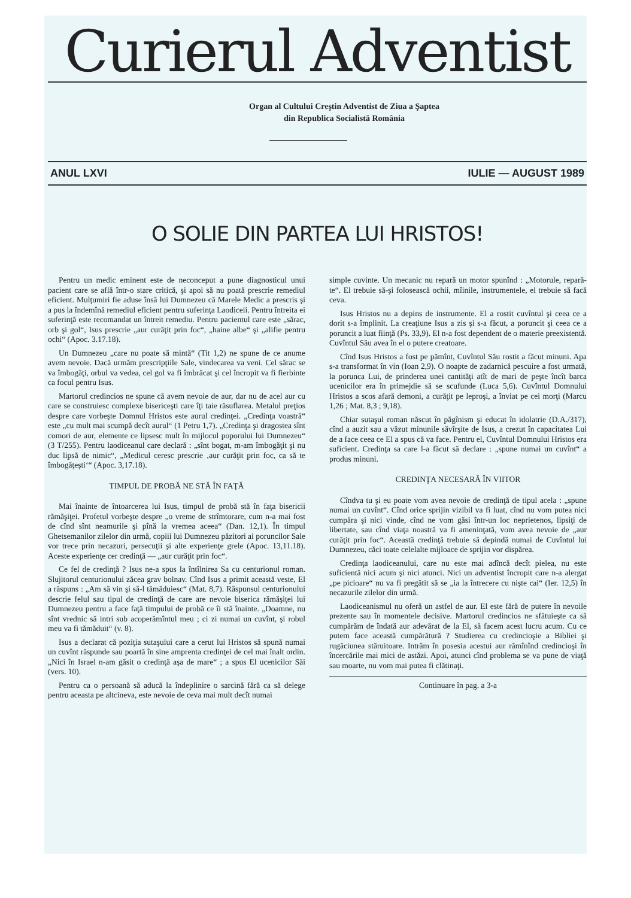Curierul Adventist
Organ al Cultului Creştin Adventist de Ziua a Şaptea
din Republica Socialistă România
ANUL LXVI IULIE — AUGUST 1989
O SOLIE DIN PARTEA LUI HRISTOS!
Pentru un medic eminent este de neconceput a pune diagnosticul unui pacient care se află într-o stare critică, şi apoi să nu poată prescrie remediul eficient. Mulţumiri fie aduse însă lui Dumnezeu că Marele Medic a prescris şi a pus la îndemînă remediul eficient pentru suferinţa Laodiceii. Pentru întreita ei suferinţă este recomandat un întreit remediu. Pentru pacientul care este „sărac, orb şi gol“, Isus prescrie „aur curăţit prin foc“, „haine albe“ şi „alifie pentru ochi“ (Apoc. 3.17.18).
Un Dumnezeu „care nu poate să mintă“ (Tit 1,2) ne spune de ce anume avem nevoie. Dacă urmăm prescripţiile Sale, vindecarea va veni. Cel sărac se va îmbogăţi, orbul va vedea, cel gol va fi îmbrăcat şi cel încropit va fi fierbinte ca focul pentru Isus.
Martorul credincios ne spune că avem nevoie de aur, dar nu de acel aur cu care se construiesc complexe bisericeşti care îţi taie răsuflarea. Metalul preţios despre care vorbeşte Domnul Hristos este aurul credinţei. „Credinţa voastră“ este „cu mult mai scumpă decît aurul“ (1 Petru 1,7). „Credinţa şi dragostea sînt comori de aur, elemente ce lipsesc mult în mijlocul poporului lui Dumnezeu“ (3 T/255). Pentru laodiceanul care declară : „sînt bogat, m-am îmbogăţit şi nu duc lipsă de nimic“, „Medicul ceresc prescrie ‚aur curăţit prin foc, ca să te îmbogăţeşti‘“ (Apoc. 3,17.18).
TIMPUL DE PROBĂ NE STĂ ÎN FAŢĂ
Mai înainte de întoarcerea lui Isus, timpul de probă stă în faţa bisericii rămăşiţei. Profetul vorbeşte despre „o vreme de strîmtorare, cum n-a mai fost de cînd sînt neamurile şi pînă la vremea aceea“ (Dan. 12,1). În timpul Ghetsemanilor zilelor din urmă, copiii lui Dumnezeu păzitori ai poruncilor Sale vor trece prin necazuri, persecuţii şi alte experienţe grele (Apoc. 13,11.18). Aceste experienţe cer credinţă — „aur curăţit prin foc“.
Ce fel de credinţă ? Isus ne-a spus la întîlnirea Sa cu centurionul roman. Slujitorul centurionului zăcea grav bolnav. Cînd Isus a primit această veste, El a răspuns : „Am să vin şi să-l tămăduiesc“ (Mat. 8,7). Răspunsul centurionului descrie felul sau tipul de credinţă de care are nevoie biserica rămăşiţei lui Dumnezeu pentru a face faţă timpului de probă ce îi stă înainte. „Doamne, nu sînt vrednic să intri sub acoperămîntul meu ; ci zi numai un cuvînt, şi robul meu va fi tămăduit“ (v. 8).
Isus a declarat că poziţia sutaşului care a cerut lui Hristos să spună numai un cuvînt răspunde sau poartă în sine amprenta credinţei de cel mai înalt ordin. „Nici în Israel n-am găsit o credinţă aşa de mare“ ; a spus El ucenicilor Săi (vers. 10).
Pentru ca o persoană să aducă la îndeplinire o sarcină fără ca să delege pentru aceasta pe altcineva, este nevoie de ceva mai mult decît numai
simple cuvinte. Un mecanic nu repară un motor spunînd : „Motorule, repară-te“. El trebuie să-şi folosească ochii, mîinile, instrumentele, el trebuie să facă ceva.
Isus Hristos nu a depins de instrumente. El a rostit cuvîntul şi ceea ce a dorit s-a împlinit. La creaţiune Isus a zis şi s-a făcut, a poruncit şi ceea ce a poruncit a luat fiinţă (Ps. 33,9). El n-a fost dependent de o materie preexistentă. Cuvîntul Său avea în el o putere creatoare.
Cînd Isus Hristos a fost pe pămînt, Cuvîntul Său rostit a făcut minuni. Apa s-a transformat în vin (Ioan 2,9). O noapte de zadarnică pescuire a fost urmată, la porunca Lui, de prinderea unei cantităţi atît de mari de peşte încît barca ucenicilor era în primejdie să se scufunde (Luca 5,6). Cuvîntul Domnului Hristos a scos afară demoni, a curăţit pe leproşi, a înviat pe cei morţi (Marcu 1,26 ; Mat. 8,3 ; 9,18).
Chiar sutaşul roman născut în păgînism şi educat în idolatrie (D.A./317), cînd a auzit sau a văzut minunile săvîrşite de Isus, a crezut în capacitatea Lui de a face ceea ce El a spus că va face. Pentru el, Cuvîntul Domnului Hristos era suficient. Credinţa sa care l-a făcut să declare : „spune numai un cuvînt“ a produs minuni.
CREDINŢA NECESARĂ ÎN VIITOR
Cîndva tu şi eu poate vom avea nevoie de credinţă de tipul acela : „spune numai un cuvînt“. Cînd orice sprijin vizibil va fi luat, cînd nu vom putea nici cumpăra şi nici vinde, cînd ne vom găsi într-un loc neprietenos, lipsiţi de libertate, sau cînd viaţa noastră va fi ameninţată, vom avea nevoie de „aur curăţit prin foc“. Această credinţă trebuie să depindă numai de Cuvîntul lui Dumnezeu, căci toate celelalte mijloace de sprijin vor dispărea.
Credinţa laodiceanului, care nu este mai adîncă decît pielea, nu este suficientă nici acum şi nici atunci. Nici un adventist încropit care n-a alergat „pe picioare“ nu va fi pregătit să se „ia la întrecere cu nişte cai“ (Ier. 12,5) în necazurile zilelor din urmă.
Laodiceanismul nu oferă un astfel de aur. El este fără de putere în nevoile prezente sau în momentele decisive. Martorul credincios ne sfătuieşte ca să cumpărăm de îndată aur adevărat de la El, să facem acest lucru acum. Cu ce putem face această cumpărătură ? Studierea cu credincioşie a Bibliei şi rugăciunea stăruitoare. Intrăm în posesia acestui aur rămînînd credincioşi în încercările mai mici de astăzi. Apoi, atunci cînd problema se va pune de viaţă sau moarte, nu vom mai putea fi clătinaţi.
Continuare în pag. a 3-a